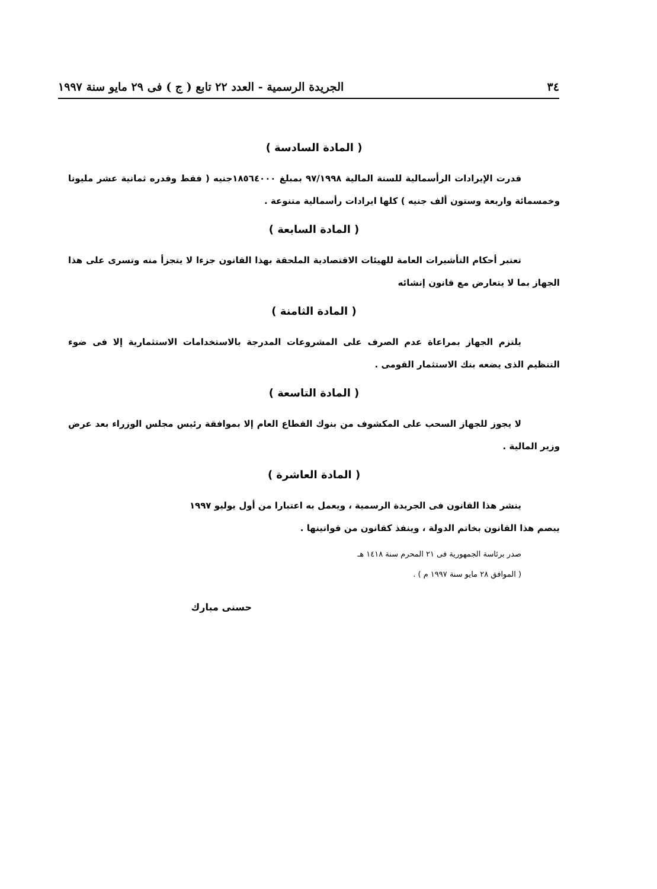٣٤ الجريدة الرسمية - العدد ٢٢ تابع ( ج ) فى ٢٩ مايو سنة ١٩٩٧
( المادة السادسة )
قدرت الإيرادات الرأسمالية للسنة المالية ٩٧/١٩٩٨ بمبلغ ١٨٥٦٤٠٠٠جنيه ( فقط وقدره ثمانية عشر مليونا وخمسمائة واربعة وستون ألف جنيه ) كلها ايرادات رأسمالية متنوعة .
( المادة السابعة )
تعتبر أحكام التأشيرات العامة للهيئات الاقتصادية الملحقة بهذا القانون جزءا لا يتجزأ منه وتسرى على هذا الجهاز بما لا يتعارض مع قانون إنشائه
( المادة الثامنة )
يلتزم الجهاز بمراعاة عدم الصرف على المشروعات المدرجة بالاستخدامات الاستثمارية إلا فى ضوء التنظيم الذى يضعه بنك الاستثمار القومى .
( المادة التاسعة )
لا يجوز للجهاز السحب على المكشوف من بنوك القطاع العام إلا بموافقة رئيس مجلس الوزراء بعد عرض وزير المالية .
( المادة العاشرة )
ينشر هذا القانون فى الجريدة الرسمية ، ويعمل به اعتبارا من أول يوليو ١٩٩٧
يبصم هذا القانون بخاتم الدولة ، وينفذ كقانون من قوانينها .
صدر برئاسة الجمهورية فى ٢١ المحرم سنة ١٤١٨ هـ
( الموافق ٢٨ مايو سنة ١٩٩٧ م ) .
حسنى مبارك